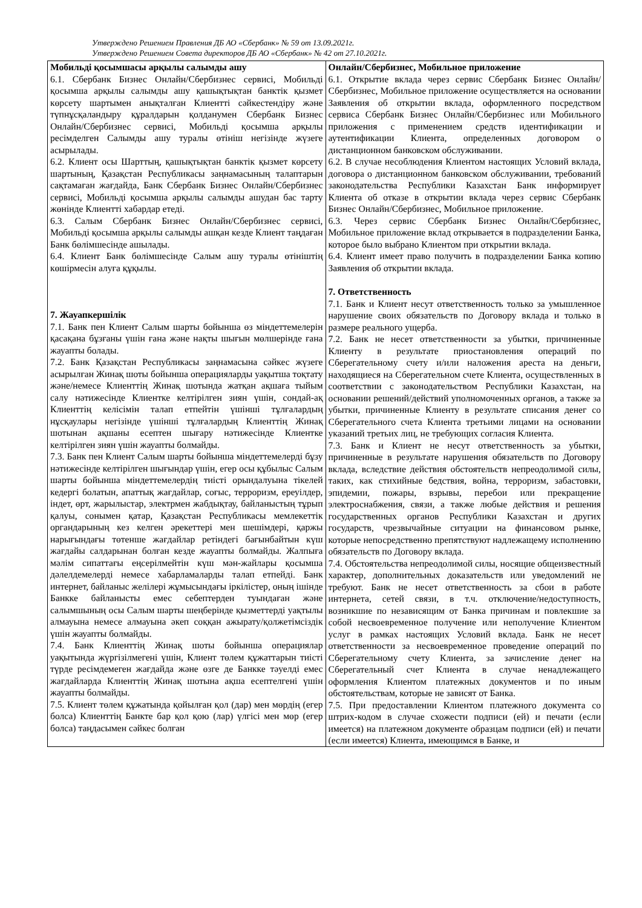Утверждено Решением Правления ДБ АО «Сбербанк» № 59 от 13.09.2021г.
Утверждено Решением Совета директоров ДБ АО «Сбербанк» № 42 от 27.10.2021г.
| Мобильді қосымшасы арқылы салымды ашу 6.1. Сбербанк Бизнес Онлайн/Сбербизнес сервисі, Мобильді қосымша арқылы салымды ашу қашықтықтан банктік қызмет көрсету шартымен анықталған Клиентті сәйкестендіру және түпнұсқаландыру құралдарын қолданумен Сбербанк Бизнес Онлайн/Сбербизнес сервисі, Мобильді қосымша арқылы ресімделген Салымды ашу туралы өтініш негізінде жүзеге асырылады. 6.2. Клиент осы Шарттың, қашықтықтан банктік қызмет көрсету шартының, Қазақстан Республикасы заңнамасының талаптарын сақтамаған жағдайда, Банк Сбербанк Бизнес Онлайн/Сбербизнес сервисі, Мобильді қосымша арқылы салымды ашудан бас тарту жөнінде Клиентті хабардар етеді. 6.3. Салым Сбербанк Бизнес Онлайн/Сбербизнес сервисі, Мобильді қосымша арқылы салымды ашқан кезде Клиент таңдаған Банк бөлімшесінде ашылады. 6.4. Клиент Банк бөлімшесінде Салым ашу туралы өтініштің көшірмесін алуға құқылы. 7. Жауапкершілік 7.1. Банк пен Клиент Салым шарты бойынша өз міндеттемелерін қасақана бұзғаны үшін ғана және нақты шығын мөлшерінде ғана жауапты болады. 7.2. Банк Қазақстан Республикасы заңнамасына сәйкес жүзеге асырылған Жинақ шоты бойынша операцияларды уақытша тоқтату және/немесе Клиенттің Жинақ шотында жатқан ақшаға тыйым салу нәтижесінде Клиентке келтірілген зиян үшін, сондай-ақ Клиенттің келісімін талап етпейтін үшінші тұлғалардың нұсқаулары негізінде үшінші тұлғалардың Клиенттің Жинақ шотынан ақшаны есептен шығару нәтижесінде Клиентке келтірілген зиян үшін жауапты болмайды. 7.3. Банк пен Клиент Салым шарты бойынша міндеттемелерді бұзу нәтижесінде келтірілген шығындар үшін, егер осы құбылыс Салым шарты бойынша міндеттемелердің тиісті орындалуына тікелей кедергі болатын, апаттық жағдайлар, соғыс, терроризм, ереуілдер, індет, өрт, жарылыстар, электрмен жабдықтау, байланыстың тұрып қалуы, сонымен қатар, Қазақстан Республикасы мемлекеттік органдарының кез келген әрекеттері мен шешімдері, қаржы нарығындағы төтенше жағдайлар ретіндегі бағынбайтын күш жағдайы салдарынан болған кезде жауапты болмайды. Жалпыға мәлім сипаттағы еңсерілмейтін күш мән-жайлары қосымша дәлелдемелерді немесе хабарламаларды талап етпейді. Банк интернет, байланыс желілері жұмысындағы іркілістер, оның ішінде Банкке байланысты емес себептерден туындаған және салымшының осы Салым шарты шеңберінде қызметтерді уақтылы алмауына немесе алмауына әкеп соққан ажырату/қолжетімсіздік үшін жауапты болмайды. 7.4. Банк Клиенттің Жинақ шоты бойынша операциялар уақытында жүргізілмегені үшін, Клиент төлем құжаттарын тиісті түрде ресімдемеген жағдайда және өзге де Банкке тәуелді емес жағдайларда Клиенттің Жинақ шотына ақша есептелгені үшін жауапты болмайды. 7.5. Клиент төлем құжатында қойылған қол (дар) мен мөрдің (егер болса) Клиенттің Банкте бар қол қою (лар) үлгісі мен мөр (егер болса) таңдасымен сәйкес болған | Онлайн/Сбербизнес, Мобильное приложение 6.1. Открытие вклада через сервис Сбербанк Бизнес Онлайн/Сбербизнес, Мобильное приложение осуществляется на основании Заявления об открытии вклада, оформленного посредством сервиса Сбербанк Бизнес Онлайн/Сбербизнес или Мобильного приложения с применением средств идентификации и аутентификации Клиента, определенных договором о дистанционном банковском обслуживании. 6.2. В случае несоблюдения Клиентом настоящих Условий вклада, договора о дистанционном банковском обслуживании, требований законодательства Республики Казахстан Банк информирует Клиента об отказе в открытии вклада через сервис Сбербанк Бизнес Онлайн/Сбербизнес, Мобильное приложение. 6.3. Через сервис Сбербанк Бизнес Онлайн/Сбербизнес, Мобильное приложение вклад открывается в подразделении Банка, которое было выбрано Клиентом при открытии вклада. 6.4. Клиент имеет право получить в подразделении Банка копию Заявления об открытии вклада. 7. Ответственность 7.1. Банк и Клиент несут ответственность только за умышленное нарушение своих обязательств по Договору вклада и только в размере реального ущерба. 7.2. Банк не несет ответственности за убытки, причиненные Клиенту в результате приостановления операций по Сберегательному счету и/или наложения ареста на деньги, находящиеся на Сберегательном счете Клиента, осуществленных в соответствии с законодательством Республики Казахстан, на основании решений/действий уполномоченных органов, а также за убытки, причиненные Клиенту в результате списания денег со Сберегательного счета Клиента третьими лицами на основании указаний третьих лиц, не требующих согласия Клиента. 7.3. Банк и Клиент не несут ответственность за убытки, причиненные в результате нарушения обязательств по Договору вклада, вследствие действия обстоятельств непреодолимой силы, таких, как стихийные бедствия, война, терроризм, забастовки, эпидемии, пожары, взрывы, перебои или прекращение электроснабжения, связи, а также любые действия и решения государственных органов Республики Казахстан и других государств, чрезвычайные ситуации на финансовом рынке, которые непосредственно препятствуют надлежащему исполнению обязательств по Договору вклада. 7.4. Обстоятельства непреодолимой силы, носящие общеизвестный характер, дополнительных доказательств или уведомлений не требуют. Банк не несет ответственность за сбои в работе интернета, сетей связи, в т.ч. отключение/недоступность, возникшие по независящим от Банка причинам и повлекшие за собой несвоевременное получение или неполучение Клиентом услуг в рамках настоящих Условий вклада. Банк не несет ответственности за несвоевременное проведение операций по Сберегательному счету Клиента, за зачисление денег на Сберегательный счет Клиента в случае ненадлежащего оформления Клиентом платежных документов и по иным обстоятельствам, которые не зависят от Банка. 7.5. При предоставлении Клиентом платежного документа со штрих-кодом в случае схожести подписи (ей) и печати (если имеется) на платежном документе образцам подписи (ей) и печати (если имеется) Клиента, имеющимся в Банке, и |